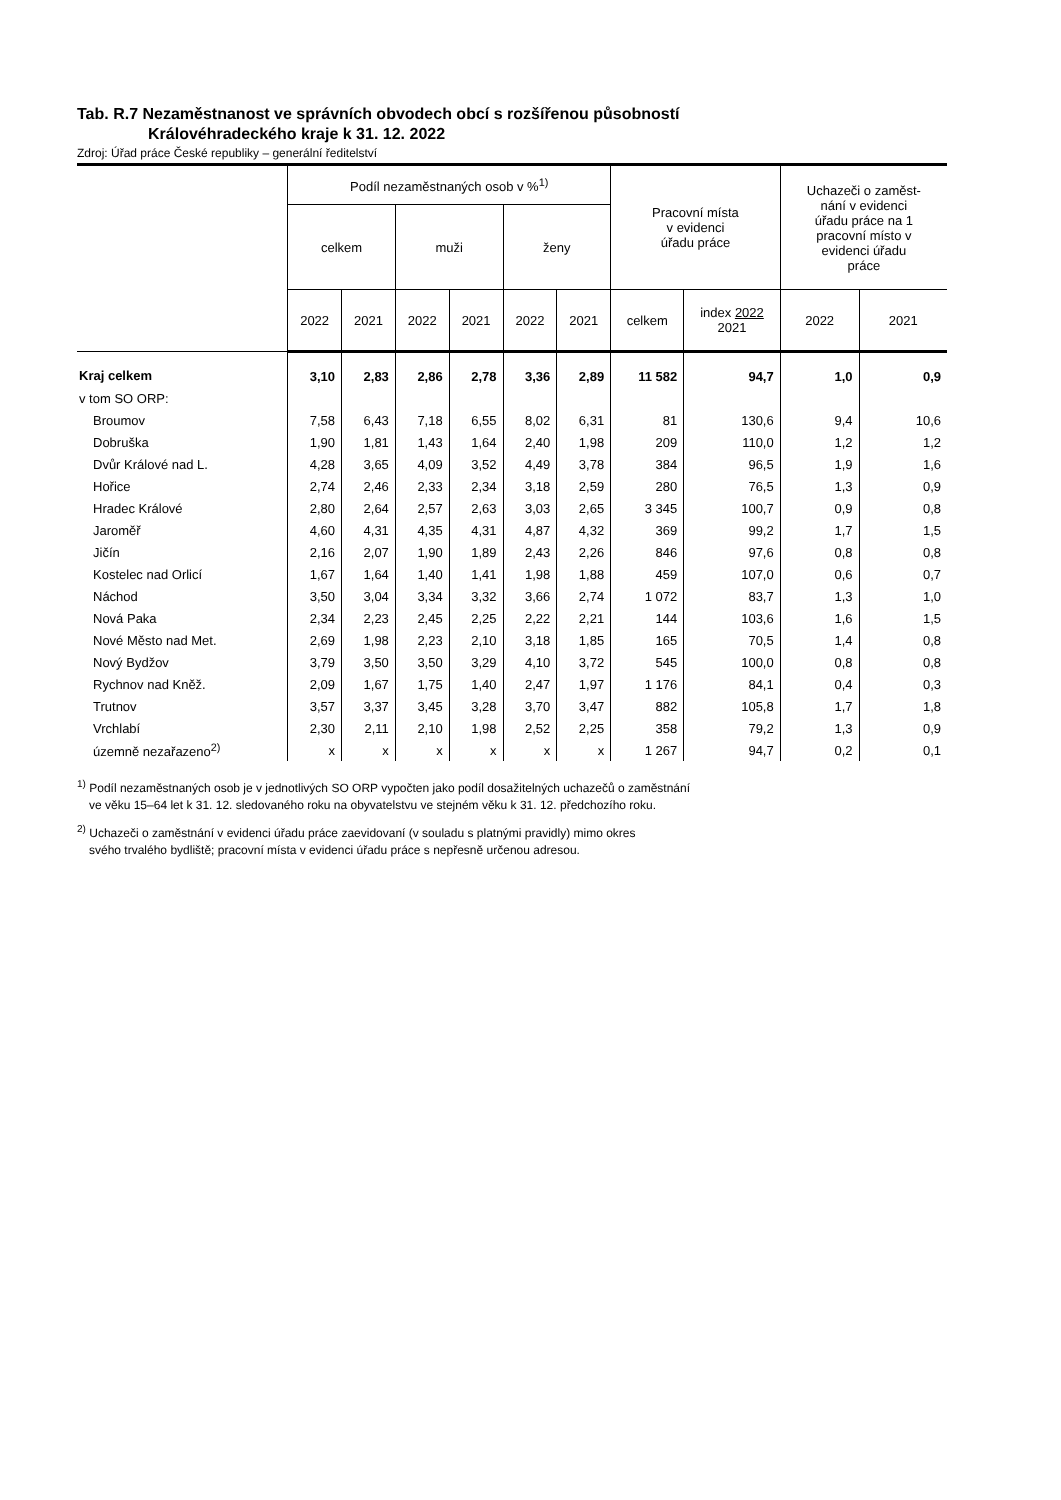Tab. R.7 Nezaměstnanost ve správních obvodech obcí s rozšířenou působností
Královéhradeckého kraje k 31. 12. 2022
Zdroj: Úřad práce České republiky – generální ředitelství
| | Podíl nezaměstnaných osob v %<sup>1)</sup> | | | | | | Pracovní místa v evidenci úřadu práce | | Uchazeči o zaměst- nání v evidenci úřadu práce na 1 pracovní místo v evidenci úřadu práce | |
| --- | --- | --- | --- | --- | --- | --- | --- | --- | --- | --- |
| | celkem | | muži | | ženy | | | | | |
| | 2022 | 2021 | 2022 | 2021 | 2022 | 2021 | celkem | index 2022 2021 | 2022 | 2021 |
| Kraj celkem | 3,10 | 2,83 | 2,86 | 2,78 | 3,36 | 2,89 | 11 582 | 94,7 | 1,0 | 0,9 |
| v tom SO ORP: | | | | | | | | | | |
| Broumov | 7,58 | 6,43 | 7,18 | 6,55 | 8,02 | 6,31 | 81 | 130,6 | 9,4 | 10,6 |
| Dobruška | 1,90 | 1,81 | 1,43 | 1,64 | 2,40 | 1,98 | 209 | 110,0 | 1,2 | 1,2 |
| Dvůr Králové nad L. | 4,28 | 3,65 | 4,09 | 3,52 | 4,49 | 3,78 | 384 | 96,5 | 1,9 | 1,6 |
| Hořice | 2,74 | 2,46 | 2,33 | 2,34 | 3,18 | 2,59 | 280 | 76,5 | 1,3 | 0,9 |
| Hradec Králové | 2,80 | 2,64 | 2,57 | 2,63 | 3,03 | 2,65 | 3 345 | 100,7 | 0,9 | 0,8 |
| Jaroměř | 4,60 | 4,31 | 4,35 | 4,31 | 4,87 | 4,32 | 369 | 99,2 | 1,7 | 1,5 |
| Jičín | 2,16 | 2,07 | 1,90 | 1,89 | 2,43 | 2,26 | 846 | 97,6 | 0,8 | 0,8 |
| Kostelec nad Orlicí | 1,67 | 1,64 | 1,40 | 1,41 | 1,98 | 1,88 | 459 | 107,0 | 0,6 | 0,7 |
| Náchod | 3,50 | 3,04 | 3,34 | 3,32 | 3,66 | 2,74 | 1 072 | 83,7 | 1,3 | 1,0 |
| Nová Paka | 2,34 | 2,23 | 2,45 | 2,25 | 2,22 | 2,21 | 144 | 103,6 | 1,6 | 1,5 |
| Nové Město nad Met. | 2,69 | 1,98 | 2,23 | 2,10 | 3,18 | 1,85 | 165 | 70,5 | 1,4 | 0,8 |
| Nový Bydžov | 3,79 | 3,50 | 3,50 | 3,29 | 4,10 | 3,72 | 545 | 100,0 | 0,8 | 0,8 |
| Rychnov nad Kněž. | 2,09 | 1,67 | 1,75 | 1,40 | 2,47 | 1,97 | 1 176 | 84,1 | 0,4 | 0,3 |
| Trutnov | 3,57 | 3,37 | 3,45 | 3,28 | 3,70 | 3,47 | 882 | 105,8 | 1,7 | 1,8 |
| Vrchlabí | 2,30 | 2,11 | 2,10 | 1,98 | 2,52 | 2,25 | 358 | 79,2 | 1,3 | 0,9 |
| územně nezařazeno<sup>2)</sup> | x | x | x | x | x | x | 1 267 | 94,7 | 0,2 | 0,1 |
<sup>1)</sup> Podíl nezaměstnaných osob je v jednotlivých SO ORP vypočten jako podíl dosažitelných uchazečů o zaměstnání
ve věku 15–64 let k 31. 12. sledovaného roku na obyvatelstvu ve stejném věku k 31. 12. předchozího roku.
<sup>2)</sup> Uchazeči o zaměstnání v evidenci úřadu práce zaevidovaní (v souladu s platnými pravidly) mimo okres
svého trvalého bydliště; pracovní místa v evidenci úřadu práce s nepřesně určenou adresou.